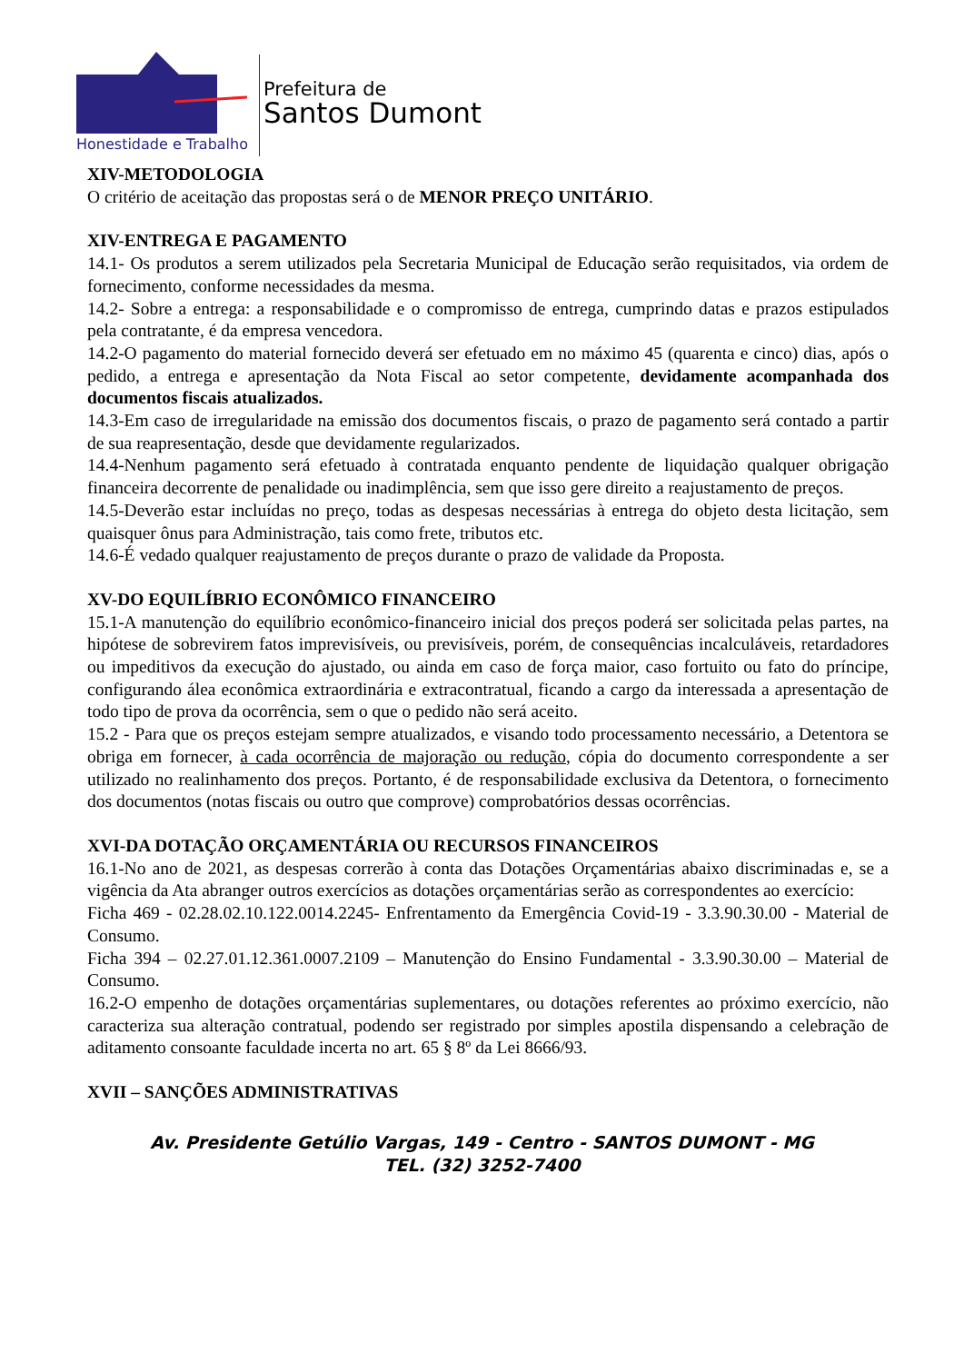Honestidade e Trabalho
Prefeitura de
Santos Dumont
XIV-METODOLOGIA
O critério de aceitação das propostas será o de MENOR PREÇO UNITÁRIO.
XIV-ENTREGA E PAGAMENTO
14.1- Os produtos a serem utilizados pela Secretaria Municipal de Educação serão requisitados, via ordem de fornecimento, conforme necessidades da mesma.
14.2- Sobre a entrega: a responsabilidade e o compromisso de entrega, cumprindo datas e prazos estipulados pela contratante, é da empresa vencedora.
14.2-O pagamento do material fornecido deverá ser efetuado em no máximo 45 (quarenta e cinco) dias, após o pedido, a entrega e apresentação da Nota Fiscal ao setor competente, devidamente acompanhada dos documentos fiscais atualizados.
14.3-Em caso de irregularidade na emissão dos documentos fiscais, o prazo de pagamento será contado a partir de sua reapresentação, desde que devidamente regularizados.
14.4-Nenhum pagamento será efetuado à contratada enquanto pendente de liquidação qualquer obrigação financeira decorrente de penalidade ou inadimplência, sem que isso gere direito a reajustamento de preços.
14.5-Deverão estar incluídas no preço, todas as despesas necessárias à entrega do objeto desta licitação, sem quaisquer ônus para Administração, tais como frete, tributos etc.
14.6-É vedado qualquer reajustamento de preços durante o prazo de validade da Proposta.
XV-DO EQUILÍBRIO ECONÔMICO FINANCEIRO
15.1-A manutenção do equilíbrio econômico-financeiro inicial dos preços poderá ser solicitada pelas partes, na hipótese de sobrevirem fatos imprevisíveis, ou previsíveis, porém, de consequências incalculáveis, retardadores ou impeditivos da execução do ajustado, ou ainda em caso de força maior, caso fortuito ou fato do príncipe, configurando álea econômica extraordinária e extracontratual, ficando a cargo da interessada a apresentação de todo tipo de prova da ocorrência, sem o que o pedido não será aceito.
15.2 - Para que os preços estejam sempre atualizados, e visando todo processamento necessário, a Detentora se obriga em fornecer, à cada ocorrência de majoração ou redução, cópia do documento correspondente a ser utilizado no realinhamento dos preços. Portanto, é de responsabilidade exclusiva da Detentora, o fornecimento dos documentos (notas fiscais ou outro que comprove) comprobatórios dessas ocorrências.
XVI-DA DOTAÇÃO ORÇAMENTÁRIA OU RECURSOS FINANCEIROS
16.1-No ano de 2021, as despesas correrão à conta das Dotações Orçamentárias abaixo discriminadas e, se a vigência da Ata abranger outros exercícios as dotações orçamentárias serão as correspondentes ao exercício:
Ficha 469 - 02.28.02.10.122.0014.2245- Enfrentamento da Emergência Covid-19 - 3.3.90.30.00 - Material de Consumo.
Ficha 394 – 02.27.01.12.361.0007.2109 – Manutenção do Ensino Fundamental - 3.3.90.30.00 – Material de Consumo.
16.2-O empenho de dotações orçamentárias suplementares, ou dotações referentes ao próximo exercício, não caracteriza sua alteração contratual, podendo ser registrado por simples apostila dispensando a celebração de aditamento consoante faculdade incerta no art. 65 § 8º da Lei 8666/93.
XVII – SANÇÕES ADMINISTRATIVAS
Av. Presidente Getúlio Vargas, 149 - Centro - SANTOS DUMONT - MG
TEL. (32) 3252-7400